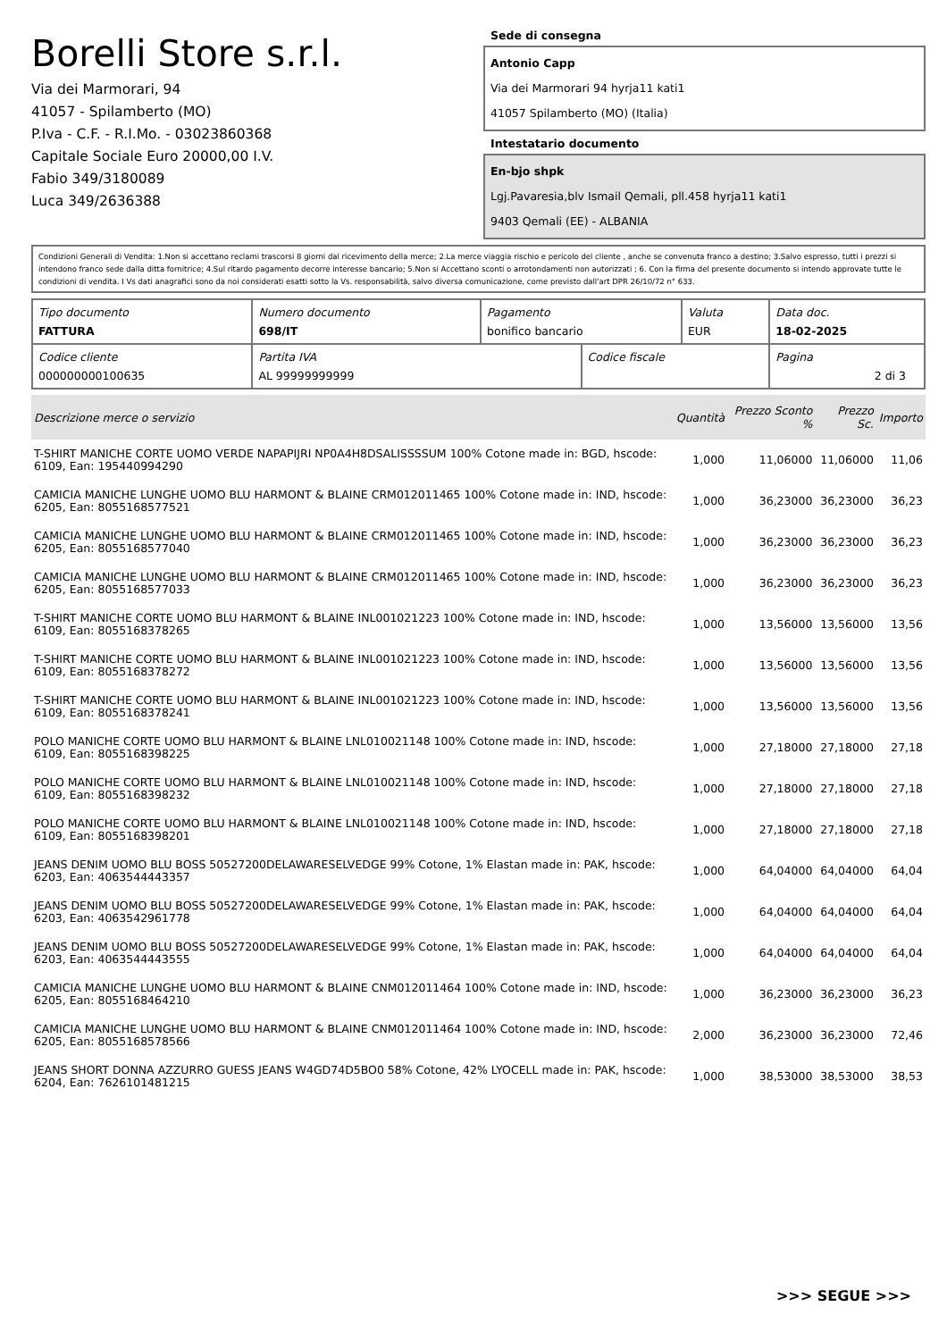Borelli Store s.r.l.
Via dei Marmorari, 94
41057 - Spilamberto (MO)
P.Iva - C.F. - R.I.Mo. - 03023860368
Capitale Sociale Euro 20000,00 I.V.
Fabio 349/3180089
Luca 349/2636388
Sede di consegna
Antonio Capp
Via dei Marmorari 94 hyrja11 kati1
41057 Spilamberto (MO) (Italia)
Intestatario documento
En-bjo shpk
Lgj.Pavaresia,blv Ismail Qemali, pll.458 hyrja11 kati1
9403 Qemali (EE) - ALBANIA
Condizioni Generali di Vendita: 1.Non si accettano reclami trascorsi 8 giorni dal ricevimento della merce; 2.La merce viaggia rischio e pericolo del cliente , anche se convenuta franco a destino; 3.Salvo espresso, tutti i prezzi si intendono franco sede dalla ditta fornitrice; 4.Sul ritardo pagamento decorre interesse bancario; 5.Non si Accettano sconti o arrotondamenti non autorizzati ; 6. Con la firma del presente documento si intendo approvate tutte le condizioni di vendita. I Vs dati anagrafici sono da noi considerati esatti sotto la Vs. responsabilità, salvo diversa comunicazione, come previsto dall'art DPR 26/10/72 n° 633.
| Tipo documento FATTURA | Numero documento 698/IT | Pagamento bonifico bancario | | Valuta EUR | Data doc. 18-02-2025 |
| Codice cliente 000000000100635 | Partita IVA AL 99999999999 | | Codice fiscale | | Pagina 2 di 3 |
| Descrizione merce o servizio | Quantità | Prezzo Sconto % | Prezzo Sc. | Importo |
| --- | --- | --- | --- | --- |
| T-SHIRT MANICHE CORTE UOMO VERDE NAPAPIJRI NP0A4H8DSALISSSSUM 100% Cotone made in: BGD, hscode: 6109, Ean: 195440994290 | 1,000 | 11,06000 | 11,06000 | 11,06 |
| CAMICIA MANICHE LUNGHE UOMO BLU HARMONT & BLAINE CRM012011465 100% Cotone made in: IND, hscode: 6205, Ean: 8055168577521 | 1,000 | 36,23000 | 36,23000 | 36,23 |
| CAMICIA MANICHE LUNGHE UOMO BLU HARMONT & BLAINE CRM012011465 100% Cotone made in: IND, hscode: 6205, Ean: 8055168577040 | 1,000 | 36,23000 | 36,23000 | 36,23 |
| CAMICIA MANICHE LUNGHE UOMO BLU HARMONT & BLAINE CRM012011465 100% Cotone made in: IND, hscode: 6205, Ean: 8055168577033 | 1,000 | 36,23000 | 36,23000 | 36,23 |
| T-SHIRT MANICHE CORTE UOMO BLU HARMONT & BLAINE INL001021223 100% Cotone made in: IND, hscode: 6109, Ean: 8055168378265 | 1,000 | 13,56000 | 13,56000 | 13,56 |
| T-SHIRT MANICHE CORTE UOMO BLU HARMONT & BLAINE INL001021223 100% Cotone made in: IND, hscode: 6109, Ean: 8055168378272 | 1,000 | 13,56000 | 13,56000 | 13,56 |
| T-SHIRT MANICHE CORTE UOMO BLU HARMONT & BLAINE INL001021223 100% Cotone made in: IND, hscode: 6109, Ean: 8055168378241 | 1,000 | 13,56000 | 13,56000 | 13,56 |
| POLO MANICHE CORTE UOMO BLU HARMONT & BLAINE LNL010021148 100% Cotone made in: IND, hscode: 6109, Ean: 8055168398225 | 1,000 | 27,18000 | 27,18000 | 27,18 |
| POLO MANICHE CORTE UOMO BLU HARMONT & BLAINE LNL010021148 100% Cotone made in: IND, hscode: 6109, Ean: 8055168398232 | 1,000 | 27,18000 | 27,18000 | 27,18 |
| POLO MANICHE CORTE UOMO BLU HARMONT & BLAINE LNL010021148 100% Cotone made in: IND, hscode: 6109, Ean: 8055168398201 | 1,000 | 27,18000 | 27,18000 | 27,18 |
| JEANS DENIM UOMO BLU BOSS 50527200DELAWARESELVEDGE 99% Cotone, 1% Elastan made in: PAK, hscode: 6203, Ean: 4063544443357 | 1,000 | 64,04000 | 64,04000 | 64,04 |
| JEANS DENIM UOMO BLU BOSS 50527200DELAWARESELVEDGE 99% Cotone, 1% Elastan made in: PAK, hscode: 6203, Ean: 4063542961778 | 1,000 | 64,04000 | 64,04000 | 64,04 |
| JEANS DENIM UOMO BLU BOSS 50527200DELAWARESELVEDGE 99% Cotone, 1% Elastan made in: PAK, hscode: 6203, Ean: 4063544443555 | 1,000 | 64,04000 | 64,04000 | 64,04 |
| CAMICIA MANICHE LUNGHE UOMO BLU HARMONT & BLAINE CNM012011464 100% Cotone made in: IND, hscode: 6205, Ean: 8055168464210 | 1,000 | 36,23000 | 36,23000 | 36,23 |
| CAMICIA MANICHE LUNGHE UOMO BLU HARMONT & BLAINE CNM012011464 100% Cotone made in: IND, hscode: 6205, Ean: 8055168578566 | 2,000 | 36,23000 | 36,23000 | 72,46 |
| JEANS SHORT DONNA AZZURRO GUESS JEANS W4GD74D5BO0 58% Cotone, 42% LYOCELL made in: PAK, hscode: 6204, Ean: 7626101481215 | 1,000 | 38,53000 | 38,53000 | 38,53 |
>>> SEGUE >>>